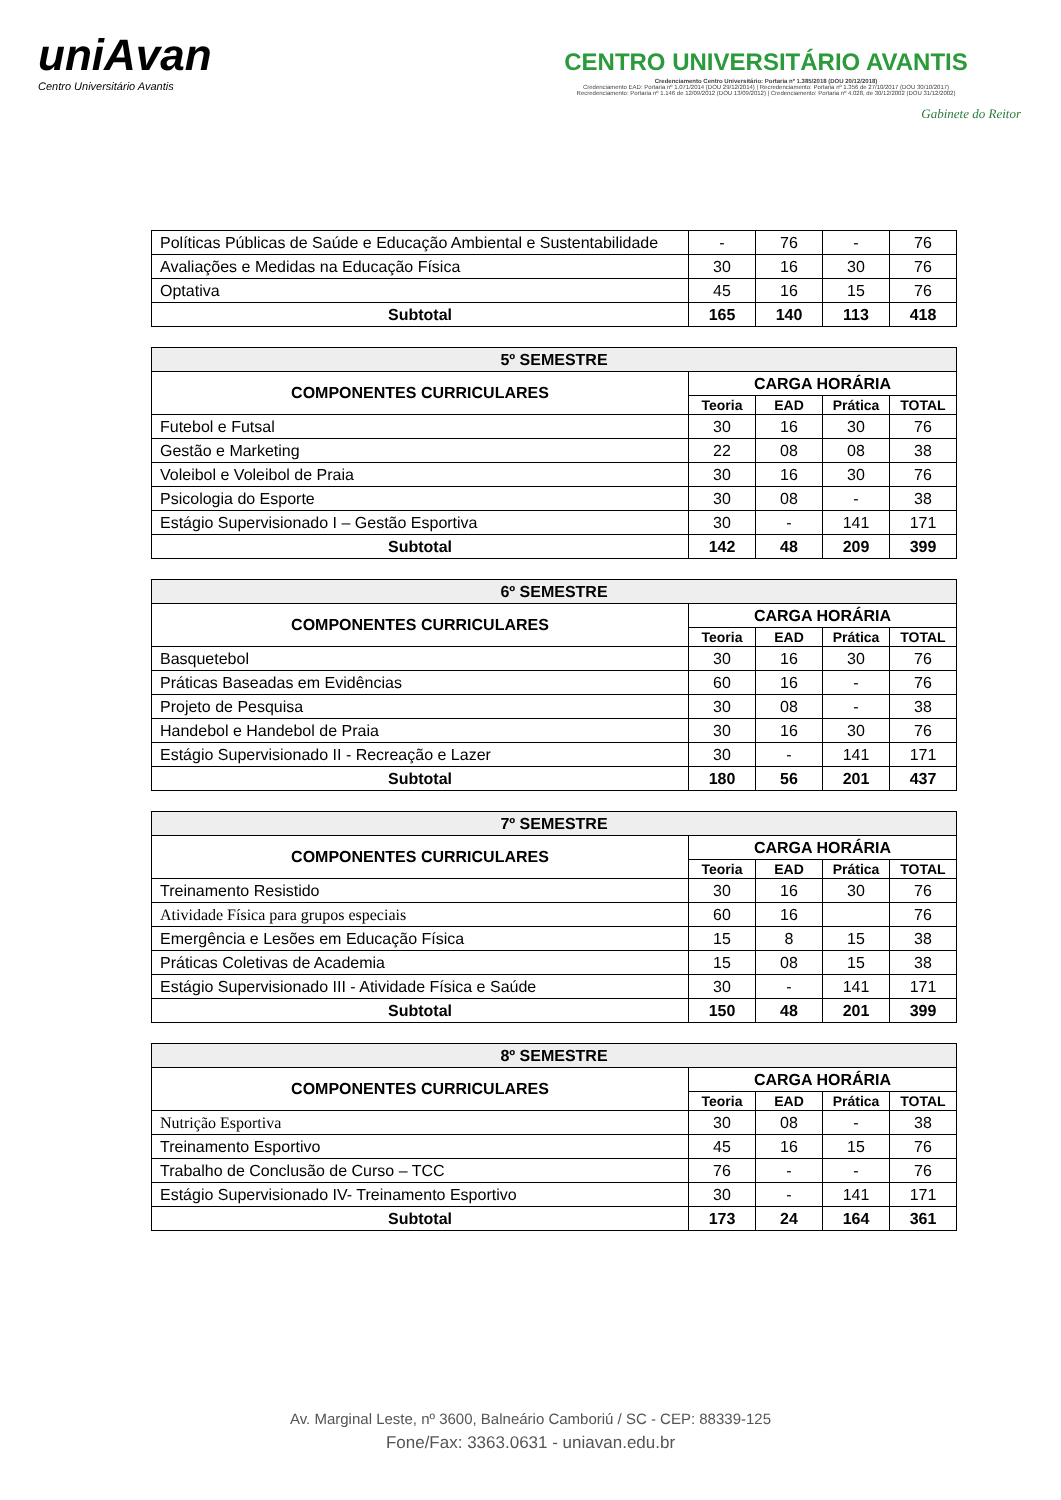uniAvan
Centro Universitário Avantis
CENTRO UNIVERSITÁRIO AVANTIS
Credenciamento Centro Universitário: Portaria nº 1.385/2018 (DOU 20/12/2018)
Credenciamento EAD: Portaria nº 1.071/2014 (DOU 29/12/2014) | Recredenciamento: Portaria nº 1.356 de 27/10/2017 (DOU 30/10/2017)
Recredenciamento: Portaria nº 1.146 de 12/09/2012 (DOU 13/09/2012) | Credenciamento: Portaria nº 4.028, de 30/12/2002 (DOU 31/12/2002)
Gabinete do Reitor
| Políticas Públicas de Saúde e Educação Ambiental e Sustentabilidade | - | 76 | - | 76 |
| Avaliações e Medidas na Educação Física | 30 | 16 | 30 | 76 |
| Optativa | 45 | 16 | 15 | 76 |
| Subtotal | 165 | 140 | 113 | 418 |
| 5º SEMESTRE | | | | |
| COMPONENTES CURRICULARES | CARGA HORÁRIA | | | |
| | Teoria | EAD | Prática | TOTAL |
| Futebol e Futsal | 30 | 16 | 30 | 76 |
| Gestão e Marketing | 22 | 08 | 08 | 38 |
| Voleibol e Voleibol de Praia | 30 | 16 | 30 | 76 |
| Psicologia do Esporte | 30 | 08 | - | 38 |
| Estágio Supervisionado I – Gestão Esportiva | 30 | - | 141 | 171 |
| Subtotal | 142 | 48 | 209 | 399 |
| 6º SEMESTRE | | | | |
| COMPONENTES CURRICULARES | CARGA HORÁRIA | | | |
| | Teoria | EAD | Prática | TOTAL |
| Basquetebol | 30 | 16 | 30 | 76 |
| Práticas Baseadas em Evidências | 60 | 16 | - | 76 |
| Projeto de Pesquisa | 30 | 08 | - | 38 |
| Handebol e Handebol de Praia | 30 | 16 | 30 | 76 |
| Estágio Supervisionado II - Recreação e Lazer | 30 | - | 141 | 171 |
| Subtotal | 180 | 56 | 201 | 437 |
| 7º SEMESTRE | | | | |
| COMPONENTES CURRICULARES | CARGA HORÁRIA | | | |
| | Teoria | EAD | Prática | TOTAL |
| Treinamento Resistido | 30 | 16 | 30 | 76 |
| Atividade Física para grupos especiais | 60 | 16 | | 76 |
| Emergência e Lesões em Educação Física | 15 | 8 | 15 | 38 |
| Práticas Coletivas de Academia | 15 | 08 | 15 | 38 |
| Estágio Supervisionado III - Atividade Física e Saúde | 30 | - | 141 | 171 |
| Subtotal | 150 | 48 | 201 | 399 |
| 8º SEMESTRE | | | | |
| COMPONENTES CURRICULARES | CARGA HORÁRIA | | | |
| | Teoria | EAD | Prática | TOTAL |
| Nutrição Esportiva | 30 | 08 | - | 38 |
| Treinamento Esportivo | 45 | 16 | 15 | 76 |
| Trabalho de Conclusão de Curso – TCC | 76 | - | - | 76 |
| Estágio Supervisionado IV- Treinamento Esportivo | 30 | - | 141 | 171 |
| Subtotal | 173 | 24 | 164 | 361 |
Av. Marginal Leste, nº 3600, Balneário Camboriú / SC - CEP: 88339-125
Fone/Fax: 3363.0631 - uniavan.edu.br